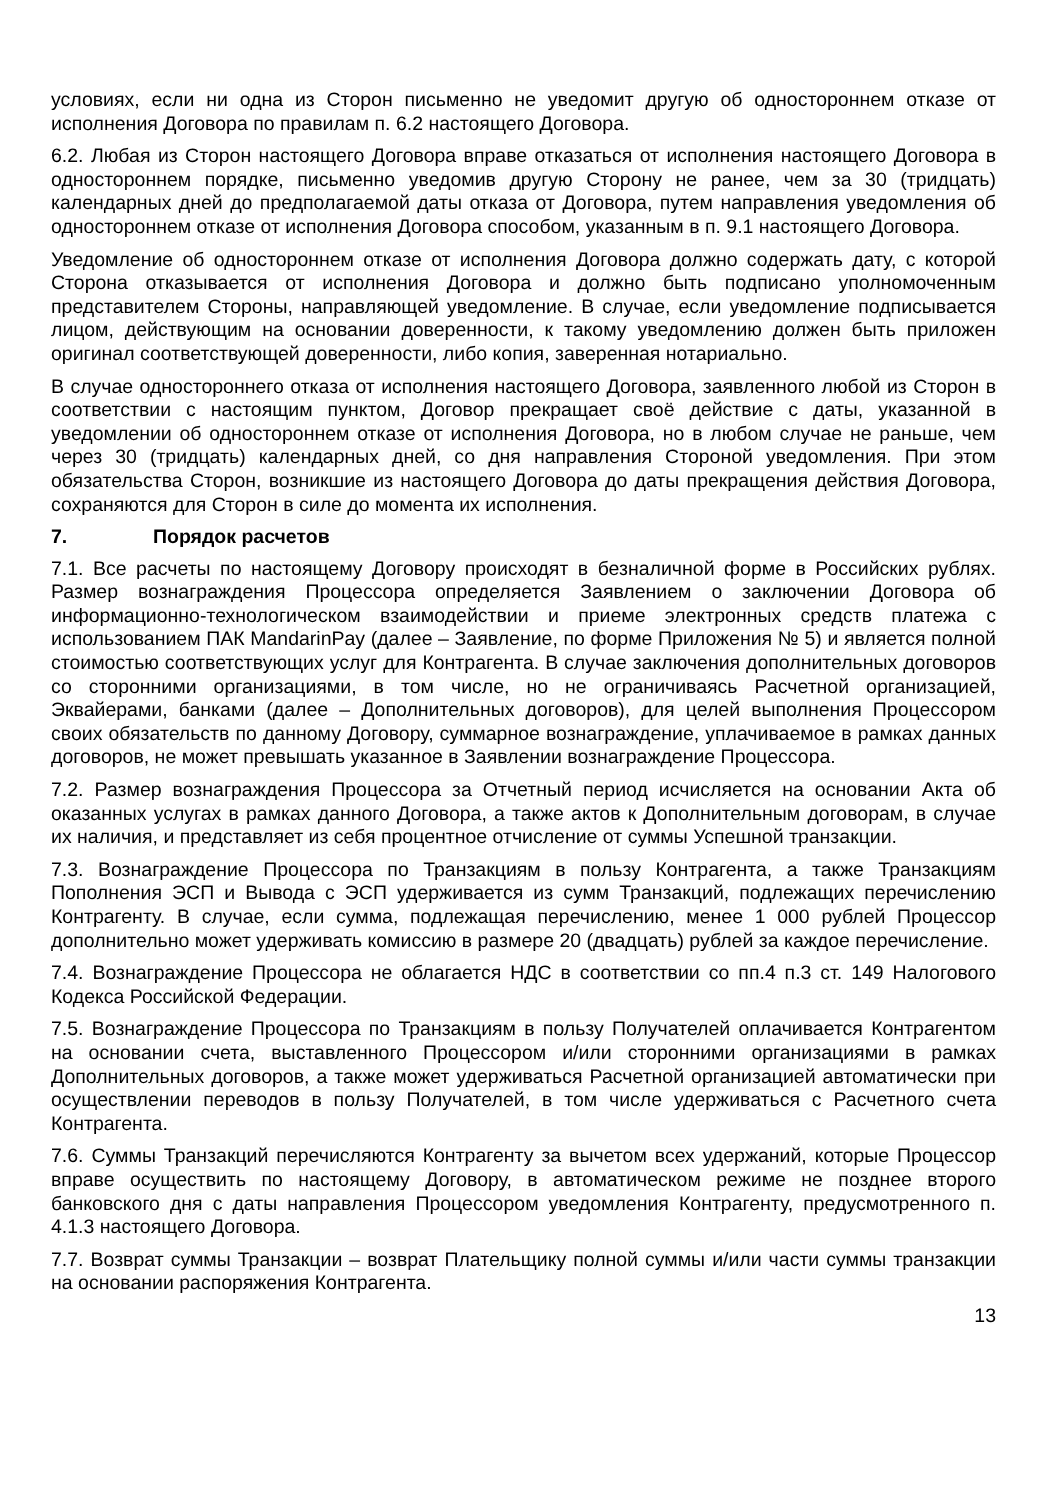условиях, если ни одна из Сторон письменно не уведомит другую об одностороннем отказе от исполнения Договора по правилам п. 6.2 настоящего Договора.
6.2. Любая из Сторон настоящего Договора вправе отказаться от исполнения настоящего Договора в одностороннем порядке, письменно уведомив другую Сторону не ранее, чем за 30 (тридцать) календарных дней до предполагаемой даты отказа от Договора, путем направления уведомления об одностороннем отказе от исполнения Договора способом, указанным в п. 9.1 настоящего Договора.
Уведомление об одностороннем отказе от исполнения Договора должно содержать дату, с которой Сторона отказывается от исполнения Договора и должно быть подписано уполномоченным представителем Стороны, направляющей уведомление. В случае, если уведомление подписывается лицом, действующим на основании доверенности, к такому уведомлению должен быть приложен оригинал соответствующей доверенности, либо копия, заверенная нотариально.
В случае одностороннего отказа от исполнения настоящего Договора, заявленного любой из Сторон в соответствии с настоящим пунктом, Договор прекращает своё действие с даты, указанной в уведомлении об одностороннем отказе от исполнения Договора, но в любом случае не раньше, чем через 30 (тридцать) календарных дней, со дня направления Стороной уведомления. При этом обязательства Сторон, возникшие из настоящего Договора до даты прекращения действия Договора, сохраняются для Сторон в силе до момента их исполнения.
7. Порядок расчетов
7.1. Все расчеты по настоящему Договору происходят в безналичной форме в Российских рублях. Размер вознаграждения Процессора определяется Заявлением о заключении Договора об информационно-технологическом взаимодействии и приеме электронных средств платежа с использованием ПАК MandarinPay (далее – Заявление, по форме Приложения № 5) и является полной стоимостью соответствующих услуг для Контрагента. В случае заключения дополнительных договоров со сторонними организациями, в том числе, но не ограничиваясь Расчетной организацией, Эквайерами, банками (далее – Дополнительных договоров), для целей выполнения Процессором своих обязательств по данному Договору, суммарное вознаграждение, уплачиваемое в рамках данных договоров, не может превышать указанное в Заявлении вознаграждение Процессора.
7.2. Размер вознаграждения Процессора за Отчетный период исчисляется на основании Акта об оказанных услугах в рамках данного Договора, а также актов к Дополнительным договорам, в случае их наличия, и представляет из себя процентное отчисление от суммы Успешной транзакции.
7.3. Вознаграждение Процессора по Транзакциям в пользу Контрагента, а также Транзакциям Пополнения ЭСП и Вывода с ЭСП удерживается из сумм Транзакций, подлежащих перечислению Контрагенту. В случае, если сумма, подлежащая перечислению, менее 1 000 рублей Процессор дополнительно может удерживать комиссию в размере 20 (двадцать) рублей за каждое перечисление.
7.4. Вознаграждение Процессора не облагается НДС в соответствии со пп.4 п.3 ст. 149 Налогового Кодекса Российской Федерации.
7.5. Вознаграждение Процессора по Транзакциям в пользу Получателей оплачивается Контрагентом на основании счета, выставленного Процессором и/или сторонними организациями в рамках Дополнительных договоров, а также может удерживаться Расчетной организацией автоматически при осуществлении переводов в пользу Получателей, в том числе удерживаться с Расчетного счета Контрагента.
7.6. Суммы Транзакций перечисляются Контрагенту за вычетом всех удержаний, которые Процессор вправе осуществить по настоящему Договору, в автоматическом режиме не позднее второго банковского дня с даты направления Процессором уведомления Контрагенту, предусмотренного п. 4.1.3 настоящего Договора.
7.7. Возврат суммы Транзакции – возврат Плательщику полной суммы и/или части суммы транзакции на основании распоряжения Контрагента.
13